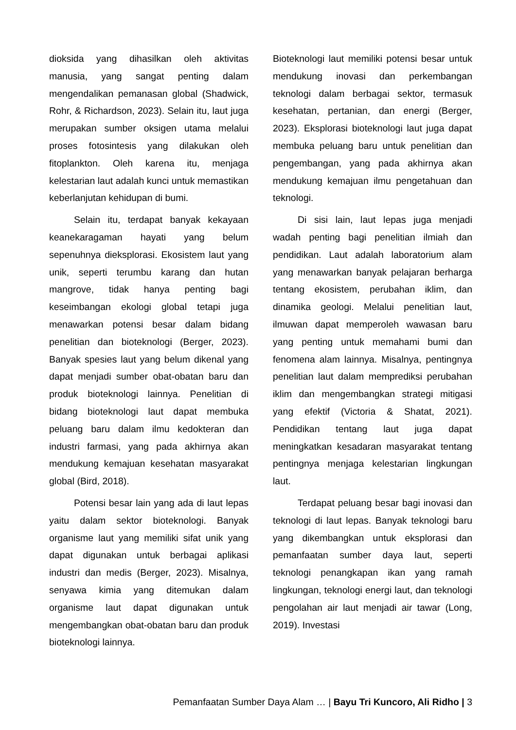dioksida yang dihasilkan oleh aktivitas manusia, yang sangat penting dalam mengendalikan pemanasan global (Shadwick, Rohr, & Richardson, 2023). Selain itu, laut juga merupakan sumber oksigen utama melalui proses fotosintesis yang dilakukan oleh fitoplankton. Oleh karena itu, menjaga kelestarian laut adalah kunci untuk memastikan keberlanjutan kehidupan di bumi.
Selain itu, terdapat banyak kekayaan keanekaragaman hayati yang belum sepenuhnya dieksplorasi. Ekosistem laut yang unik, seperti terumbu karang dan hutan mangrove, tidak hanya penting bagi keseimbangan ekologi global tetapi juga menawarkan potensi besar dalam bidang penelitian dan bioteknologi (Berger, 2023). Banyak spesies laut yang belum dikenal yang dapat menjadi sumber obat-obatan baru dan produk bioteknologi lainnya. Penelitian di bidang bioteknologi laut dapat membuka peluang baru dalam ilmu kedokteran dan industri farmasi, yang pada akhirnya akan mendukung kemajuan kesehatan masyarakat global (Bird, 2018).
Potensi besar lain yang ada di laut lepas yaitu dalam sektor bioteknologi. Banyak organisme laut yang memiliki sifat unik yang dapat digunakan untuk berbagai aplikasi industri dan medis (Berger, 2023). Misalnya, senyawa kimia yang ditemukan dalam organisme laut dapat digunakan untuk mengembangkan obat-obatan baru dan produk bioteknologi lainnya.
Bioteknologi laut memiliki potensi besar untuk mendukung inovasi dan perkembangan teknologi dalam berbagai sektor, termasuk kesehatan, pertanian, dan energi (Berger, 2023). Eksplorasi bioteknologi laut juga dapat membuka peluang baru untuk penelitian dan pengembangan, yang pada akhirnya akan mendukung kemajuan ilmu pengetahuan dan teknologi.
Di sisi lain, laut lepas juga menjadi wadah penting bagi penelitian ilmiah dan pendidikan. Laut adalah laboratorium alam yang menawarkan banyak pelajaran berharga tentang ekosistem, perubahan iklim, dan dinamika geologi. Melalui penelitian laut, ilmuwan dapat memperoleh wawasan baru yang penting untuk memahami bumi dan fenomena alam lainnya. Misalnya, pentingnya penelitian laut dalam memprediksi perubahan iklim dan mengembangkan strategi mitigasi yang efektif (Victoria & Shatat, 2021). Pendidikan tentang laut juga dapat meningkatkan kesadaran masyarakat tentang pentingnya menjaga kelestarian lingkungan laut.
Terdapat peluang besar bagi inovasi dan teknologi di laut lepas. Banyak teknologi baru yang dikembangkan untuk eksplorasi dan pemanfaatan sumber daya laut, seperti teknologi penangkapan ikan yang ramah lingkungan, teknologi energi laut, dan teknologi pengolahan air laut menjadi air tawar (Long, 2019). Investasi
Pemanfaatan Sumber Daya Alam … | Bayu Tri Kuncoro, Ali Ridho | 3